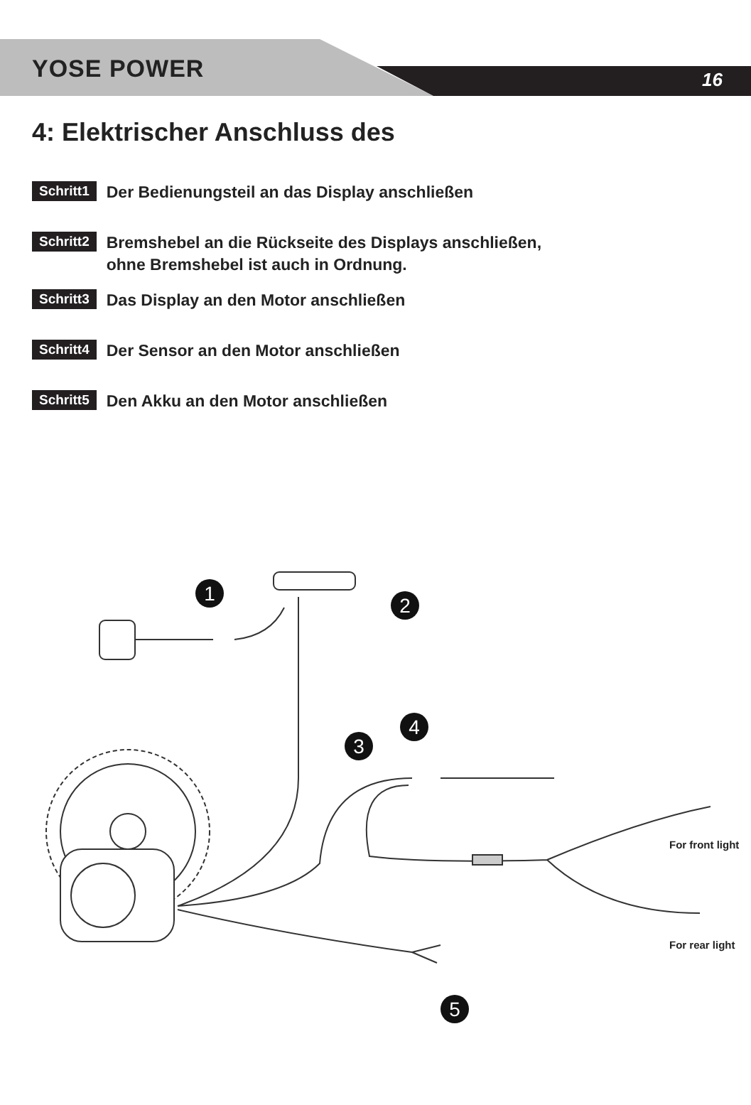YOSE POWER 16
4: Elektrischer Anschluss des
Schritt1 Der Bedienungsteil an das Display anschließen
Schritt2 Bremshebel an die Rückseite des Displays anschließen,
ohne Bremshebel ist auch in Ordnung.
Schritt3 Das Display an den Motor anschließen
Schritt4 Der Sensor an den Motor anschließen
Schritt5 Den Akku an den Motor anschließen
1
2
3
4
5
For front light
For rear light